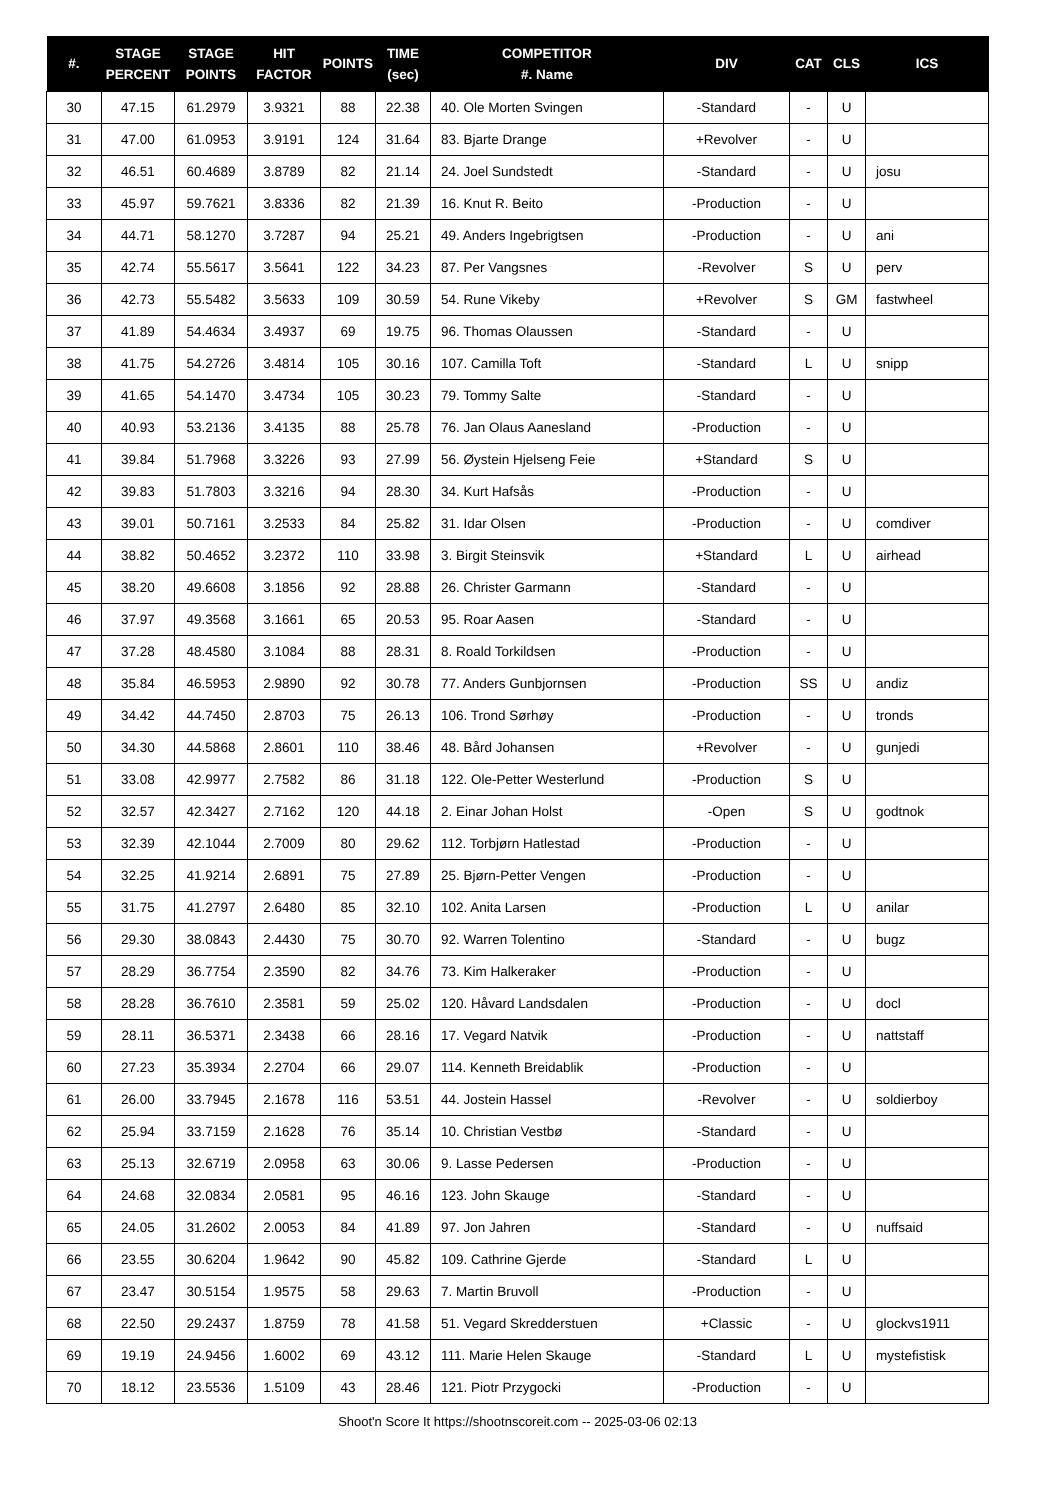| #. | STAGE PERCENT | STAGE POINTS | HIT FACTOR | POINTS | TIME (sec) | COMPETITOR #. Name | DIV | CAT | CLS | ICS |
| --- | --- | --- | --- | --- | --- | --- | --- | --- | --- | --- |
| 30 | 47.15 | 61.2979 | 3.9321 | 88 | 22.38 | 40. Ole Morten Svingen | -Standard | - | U | |
| 31 | 47.00 | 61.0953 | 3.9191 | 124 | 31.64 | 83. Bjarte Drange | +Revolver | - | U | |
| 32 | 46.51 | 60.4689 | 3.8789 | 82 | 21.14 | 24. Joel Sundstedt | -Standard | - | U | josu |
| 33 | 45.97 | 59.7621 | 3.8336 | 82 | 21.39 | 16. Knut R. Beito | -Production | - | U | |
| 34 | 44.71 | 58.1270 | 3.7287 | 94 | 25.21 | 49. Anders Ingebrigtsen | -Production | - | U | ani |
| 35 | 42.74 | 55.5617 | 3.5641 | 122 | 34.23 | 87. Per Vangsnes | -Revolver | S | U | perv |
| 36 | 42.73 | 55.5482 | 3.5633 | 109 | 30.59 | 54. Rune Vikeby | +Revolver | S | GM | fastwheel |
| 37 | 41.89 | 54.4634 | 3.4937 | 69 | 19.75 | 96. Thomas Olaussen | -Standard | - | U | |
| 38 | 41.75 | 54.2726 | 3.4814 | 105 | 30.16 | 107. Camilla Toft | -Standard | L | U | snipp |
| 39 | 41.65 | 54.1470 | 3.4734 | 105 | 30.23 | 79. Tommy Salte | -Standard | - | U | |
| 40 | 40.93 | 53.2136 | 3.4135 | 88 | 25.78 | 76. Jan Olaus Aanesland | -Production | - | U | |
| 41 | 39.84 | 51.7968 | 3.3226 | 93 | 27.99 | 56. Øystein Hjelseng Feie | +Standard | S | U | |
| 42 | 39.83 | 51.7803 | 3.3216 | 94 | 28.30 | 34. Kurt Hafsås | -Production | - | U | |
| 43 | 39.01 | 50.7161 | 3.2533 | 84 | 25.82 | 31. Idar Olsen | -Production | - | U | comdiver |
| 44 | 38.82 | 50.4652 | 3.2372 | 110 | 33.98 | 3. Birgit Steinsvik | +Standard | L | U | airhead |
| 45 | 38.20 | 49.6608 | 3.1856 | 92 | 28.88 | 26. Christer Garmann | -Standard | - | U | |
| 46 | 37.97 | 49.3568 | 3.1661 | 65 | 20.53 | 95. Roar Aasen | -Standard | - | U | |
| 47 | 37.28 | 48.4580 | 3.1084 | 88 | 28.31 | 8. Roald Torkildsen | -Production | - | U | |
| 48 | 35.84 | 46.5953 | 2.9890 | 92 | 30.78 | 77. Anders Gunbjornsen | -Production | SS | U | andiz |
| 49 | 34.42 | 44.7450 | 2.8703 | 75 | 26.13 | 106. Trond Sørhøy | -Production | - | U | tronds |
| 50 | 34.30 | 44.5868 | 2.8601 | 110 | 38.46 | 48. Bård Johansen | +Revolver | - | U | gunjedi |
| 51 | 33.08 | 42.9977 | 2.7582 | 86 | 31.18 | 122. Ole-Petter Westerlund | -Production | S | U | |
| 52 | 32.57 | 42.3427 | 2.7162 | 120 | 44.18 | 2. Einar Johan Holst | -Open | S | U | godtnok |
| 53 | 32.39 | 42.1044 | 2.7009 | 80 | 29.62 | 112. Torbjørn Hatlestad | -Production | - | U | |
| 54 | 32.25 | 41.9214 | 2.6891 | 75 | 27.89 | 25. Bjørn-Petter Vengen | -Production | - | U | |
| 55 | 31.75 | 41.2797 | 2.6480 | 85 | 32.10 | 102. Anita Larsen | -Production | L | U | anilar |
| 56 | 29.30 | 38.0843 | 2.4430 | 75 | 30.70 | 92. Warren Tolentino | -Standard | - | U | bugz |
| 57 | 28.29 | 36.7754 | 2.3590 | 82 | 34.76 | 73. Kim Halkeraker | -Production | - | U | |
| 58 | 28.28 | 36.7610 | 2.3581 | 59 | 25.02 | 120. Håvard Landsdalen | -Production | - | U | docl |
| 59 | 28.11 | 36.5371 | 2.3438 | 66 | 28.16 | 17. Vegard Natvik | -Production | - | U | nattstaff |
| 60 | 27.23 | 35.3934 | 2.2704 | 66 | 29.07 | 114. Kenneth Breidablik | -Production | - | U | |
| 61 | 26.00 | 33.7945 | 2.1678 | 116 | 53.51 | 44. Jostein Hassel | -Revolver | - | U | soldierboy |
| 62 | 25.94 | 33.7159 | 2.1628 | 76 | 35.14 | 10. Christian Vestbø | -Standard | - | U | |
| 63 | 25.13 | 32.6719 | 2.0958 | 63 | 30.06 | 9. Lasse Pedersen | -Production | - | U | |
| 64 | 24.68 | 32.0834 | 2.0581 | 95 | 46.16 | 123. John Skauge | -Standard | - | U | |
| 65 | 24.05 | 31.2602 | 2.0053 | 84 | 41.89 | 97. Jon Jahren | -Standard | - | U | nuffsaid |
| 66 | 23.55 | 30.6204 | 1.9642 | 90 | 45.82 | 109. Cathrine Gjerde | -Standard | L | U | |
| 67 | 23.47 | 30.5154 | 1.9575 | 58 | 29.63 | 7. Martin Bruvoll | -Production | - | U | |
| 68 | 22.50 | 29.2437 | 1.8759 | 78 | 41.58 | 51. Vegard Skredderstuen | +Classic | - | U | glockvs1911 |
| 69 | 19.19 | 24.9456 | 1.6002 | 69 | 43.12 | 111. Marie Helen Skauge | -Standard | L | U | mystefistisk |
| 70 | 18.12 | 23.5536 | 1.5109 | 43 | 28.46 | 121. Piotr Przygocki | -Production | - | U | |
Shoot'n Score It https://shootnscoreit.com -- 2025-03-06 02:13